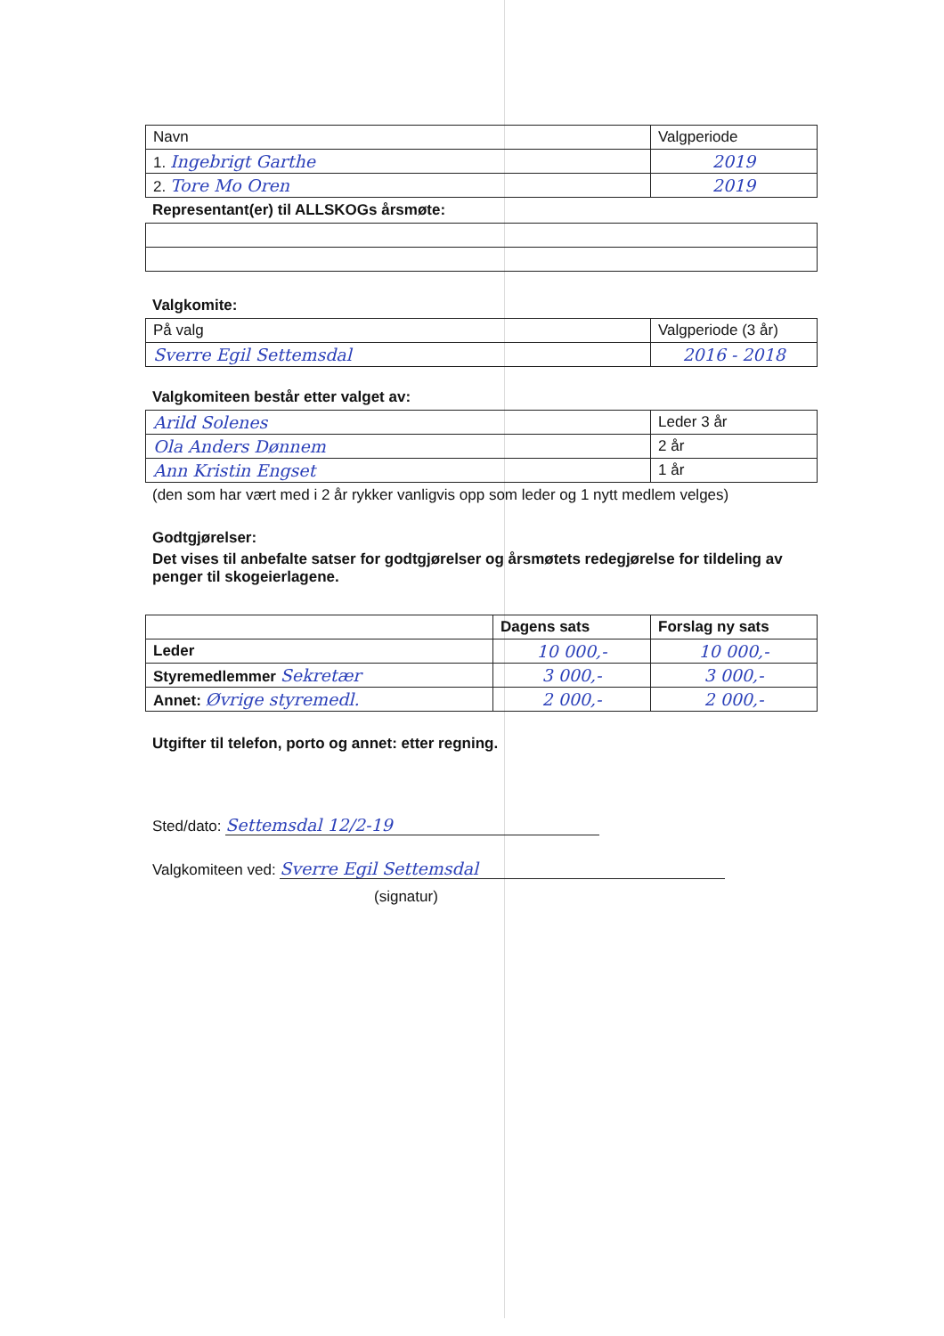| Navn | Valgperiode |
| --- | --- |
| 1. Ingebrigt Garthe | 2019 |
| 2. Tore Mo Oren | 2019 |
Representant(er) til ALLSKOGs årsmøte:
Valgkomite:
| På valg | Valgperiode (3 år) |
| --- | --- |
| Sverre Egil Settemsdal | 2016 - 2018 |
Valgkomiteen består etter valget av:
| Arild Solenes | Leder 3 år |
| Ola Anders Dønnem | 2 år |
| Ann Kristin Engset | 1 år |
(den som har vært med i 2 år rykker vanligvis opp som leder og 1 nytt medlem velges)
Godtgjørelser:
Det vises til anbefalte satser for godtgjørelser og årsmøtets redegjørelse for tildeling av penger til skogeierlagene.
| | Dagens sats | Forslag ny sats |
| --- | --- | --- |
| Leder | 10 000,- | 10 000,- |
| Styremedlemmer Sekretær | 3 000,- | 3 000,- |
| Annet: Øvrige styremedl. | 2 000,- | 2 000,- |
Utgifter til telefon, porto og annet: etter regning.
Sted/dato: Settemsdal 12/2-19
Valgkomiteen ved: Sverre Egil Settemsdal
(signatur)